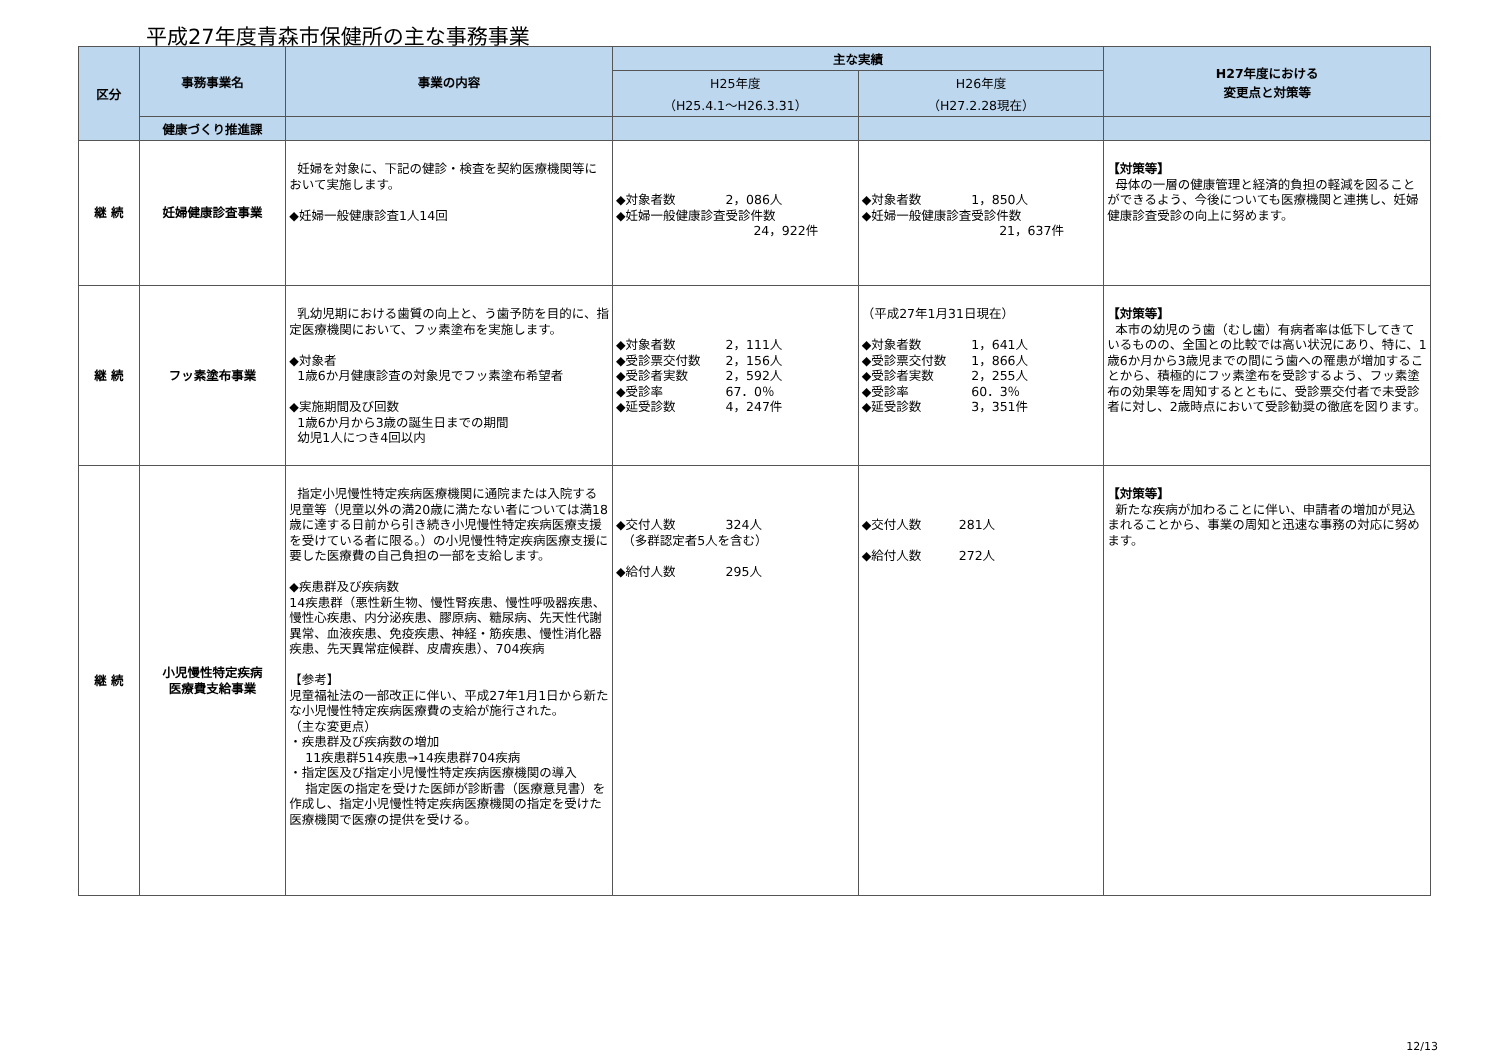平成27年度青森市保健所の主な事務事業
| 区分 | 事務事業名 | 事業の内容 | 主な実績 | | H27年度における 変更点と対策等 |
| --- | --- | --- | --- | --- | --- |
| | | | H25年度 （H25.4.1～H26.3.31） | H26年度 （H27.2.28現在） | |
| | 健康づくり推進課 | | | | |
| 継 続 | 妊婦健康診査事業 | 妊婦を対象に、下記の健診・検査を契約医療機関等において実施します。 ◆妊婦一般健康診査1人14回 | ◆対象者数 2，086人 ◆妊婦一般健康診査受診件数 24，922件 | ◆対象者数 1，850人 ◆妊婦一般健康診査受診件数 21，637件 | 【対策等】 母体の一層の健康管理と経済的負担の軽減を図ることができるよう、今後についても医療機関と連携し、妊婦健康診査受診の向上に努めます。 |
| 継 続 | フッ素塗布事業 | 乳幼児期における歯質の向上と、う歯予防を目的に、指定医療機関において、フッ素塗布を実施します。 ◆対象者 1歳6か月健康診査の対象児でフッ素塗布希望者 ◆実施期間及び回数 1歳6か月から3歳の誕生日までの期間 幼児1人につき4回以内 | ◆対象者数 2，111人 ◆受診票交付数 2，156人 ◆受診者実数 2，592人 ◆受診率 67．0％ ◆延受診数 4，247件 | （平成27年1月31日現在） ◆対象者数 1，641人 ◆受診票交付数 1，866人 ◆受診者実数 2，255人 ◆受診率 60．3％ ◆延受診数 3，351件 | 【対策等】 本市の幼児のう歯（むし歯）有病者率は低下してきているものの、全国との比較では高い状況にあり、特に、1歳6か月から3歳児までの間にう歯への罹患が増加することから、積極的にフッ素塗布を受診するよう、フッ素塗布の効果等を周知するとともに、受診票交付者で未受診者に対し、2歳時点において受診勧奨の徹底を図ります。 |
| 継 続 | 小児慢性特定疾病 医療費支給事業 | 指定小児慢性特定疾病医療機関に通院または入院する児童等（児童以外の満20歳に満たない者については満18歳に達する日前から引き続き小児慢性特定疾病医療支援を受けている者に限る。）の小児慢性特定疾病医療支援に要した医療費の自己負担の一部を支給します。 ◆疾患群及び疾病数 14疾患群（悪性新生物、慢性腎疾患、慢性呼吸器疾患、慢性心疾患、内分泌疾患、膠原病、糖尿病、先天性代謝異常、血液疾患、免疫疾患、神経・筋疾患、慢性消化器疾患、先天異常症候群、皮膚疾患）、704疾病 【参考】 児童福祉法の一部改正に伴い、平成27年1月1日から新たな小児慢性特定疾病医療費の支給が施行された。 （主な変更点） ・疾患群及び疾病数の増加 11疾患群514疾患→14疾患群704疾病 ・指定医及び指定小児慢性特定疾病医療機関の導入 指定医の指定を受けた医師が診断書（医療意見書）を作成し、指定小児慢性特定疾病医療機関の指定を受けた医療機関で医療の提供を受ける。 | ◆交付人数 324人 （多群認定者5人を含む） ◆給付人数 295人 | ◆交付人数 281人 ◆給付人数 272人 | 【対策等】 新たな疾病が加わることに伴い、申請者の増加が見込まれることから、事業の周知と迅速な事務の対応に努めます。 |
12/13